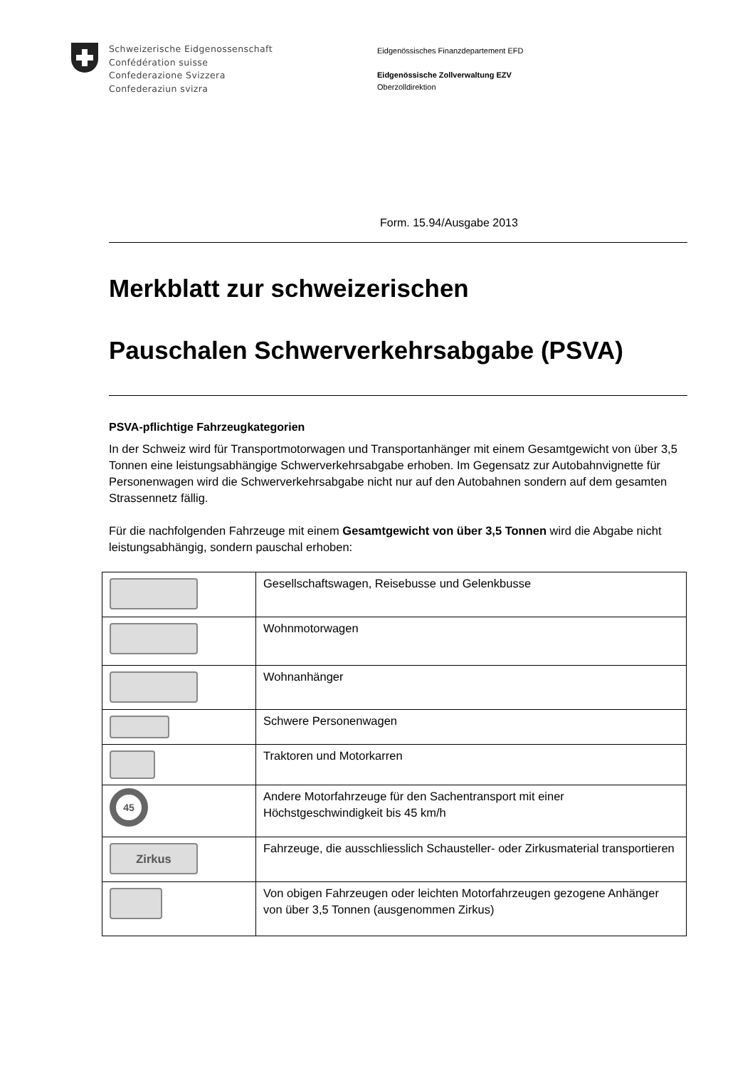Schweizerische Eidgenossenschaft
Confédération suisse
Confederazione Svizzera
Confederaziun svizra
Eidgenössisches Finanzdepartement EFD
Eidgenössische Zollverwaltung EZV
Oberzolldirektion
Form. 15.94/Ausgabe 2013
Merkblatt zur schweizerischen
Pauschalen Schwerverkehrsabgabe (PSVA)
PSVA-pflichtige Fahrzeugkategorien
In der Schweiz wird für Transportmotorwagen und Transportanhänger mit einem Gesamtgewicht von über 3,5 Tonnen eine leistungsabhängige Schwerverkehrsabgabe erhoben. Im Gegensatz zur Autobahnvignette für Personenwagen wird die Schwerverkehrsabgabe nicht nur auf den Autobahnen sondern auf dem gesamten Strassennetz fällig.
Für die nachfolgenden Fahrzeuge mit einem Gesamtgewicht von über 3,5 Tonnen wird die Abgabe nicht leistungsabhängig, sondern pauschal erhoben:
| | Gesellschaftswagen, Reisebusse und Gelenkbusse |
| | Wohnmotorwagen |
| | Wohnanhänger |
| | Schwere Personenwagen |
| | Traktoren und Motorkarren |
| 45 | Andere Motorfahrzeuge für den Sachentransport mit einer Höchstgeschwindigkeit bis 45 km/h |
| Zirkus | Fahrzeuge, die ausschliesslich Schausteller- oder Zirkusmaterial transportieren |
| | Von obigen Fahrzeugen oder leichten Motorfahrzeugen gezogene Anhänger von über 3,5 Tonnen (ausgenommen Zirkus) |